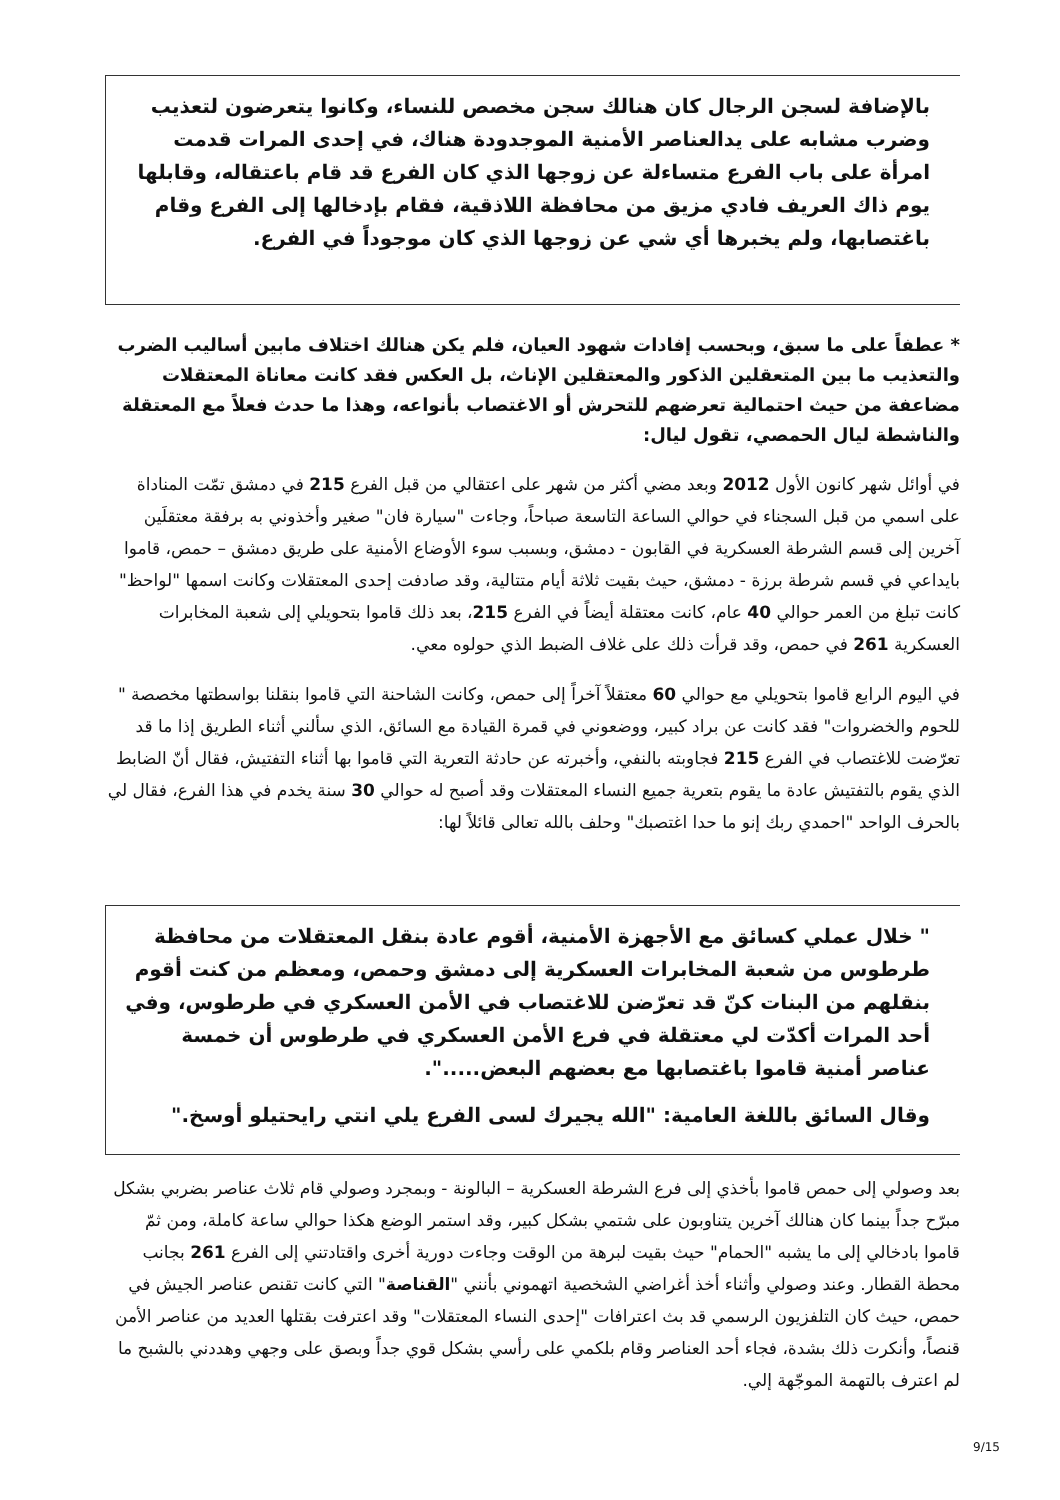بالإضافة لسجن الرجال كان هنالك سجن مخصص للنساء، وكانوا يتعرضون لتعذيب وضرب مشابه على يدالعناصر الأمنية الموجدودة هناك، في إحدى المرات قدمت امرأة على باب الفرع متساءلة عن زوجها الذي كان الفرع قد قام باعتقاله، وقابلها يوم ذاك العريف فادي مزيق من محافظة اللاذقية، فقام بإدخالها إلى الفرع وقام باغتصابها، ولم يخبرها أي شي عن زوجها الذي كان موجوداً في الفرع.
* عطفاً على ما سبق، وبحسب إفادات شهود العيان، فلم يكن هنالك اختلاف مابين أساليب الضرب والتعذيب ما بين المتعقلين الذكور والمعتقلين الإناث، بل العكس فقد كانت معاناة المعتقلات مضاعفة من حيث احتمالية تعرضهم للتحرش أو الاغتصاب بأنواعه، وهذا ما حدث فعلاً مع المعتقلة والناشطة ليال الحمصي، تقول ليال:
في أوائل شهر كانون الأول 2012 وبعد مضي أكثر من شهر على اعتقالي من قبل الفرع 215 في دمشق تمّت المناداة على اسمي من قبل السجناء في حوالي الساعة التاسعة صباحاً، وجاءت "سيارة فان" صغير وأخذوني به برفقة معتقلَين آخرين إلى قسم الشرطة العسكرية في القابون - دمشق، وبسبب سوء الأوضاع الأمنية على طريق دمشق – حمص، قاموا بايداعي في قسم شرطة برزة - دمشق، حيث بقيت ثلاثة أيام متتالية، وقد صادفت إحدى المعتقلات وكانت اسمها "لواحظ" كانت تبلغ من العمر حوالي 40 عام، كانت معتقلة أيضاً في الفرع 215، بعد ذلك قاموا بتحويلي إلى شعبة المخابرات العسكرية 261 في حمص، وقد قرأت ذلك على غلاف الضبط الذي حولوه معي.
في اليوم الرابع قاموا بتحويلي مع حوالي 60 معتقلاً آخراً إلى حمص، وكانت الشاحنة التي قاموا بنقلنا بواسطتها مخصصة " للحوم والخضروات" فقد كانت عن براد كبير، ووضعوني في قمرة القيادة مع السائق، الذي سألني أثناء الطريق إذا ما قد تعرّضت للاغتصاب في الفرع 215 فجاوبته بالنفي، وأخبرته عن حادثة التعرية التي قاموا بها أثناء التفتيش، فقال أنّ الضابط الذي يقوم بالتفتيش عادة ما يقوم بتعرية جميع النساء المعتقلات وقد أصبح له حوالي 30 سنة يخدم في هذا الفرع، فقال لي بالحرف الواحد "احمدي ربك إنو ما حدا اغتصبك" وحلف بالله تعالى قائلاً لها:
" خلال عملي كسائق مع الأجهزة الأمنية، أقوم عادة بنقل المعتقلات من محافظة طرطوس من شعبة المخابرات العسكرية إلى دمشق وحمص، ومعظم من كنت أقوم بنقلهم من البنات كنّ قد تعرّضن للاغتصاب في الأمن العسكري في طرطوس، وفي أحد المرات أكدّت لي معتقلة في فرع الأمن العسكري في طرطوس أن خمسة عناصر أمنية قاموا باغتصابها مع بعضهم البعض.....".
وقال السائق باللغة العامية: "الله يجيرك لسى الفرع يلي انتي رايحتيلو أوسخ."
بعد وصولي إلى حمص قاموا بأخذي إلى فرع الشرطة العسكرية – البالونة - وبمجرد وصولي قام ثلاث عناصر بضربي بشكل مبرّح جداً بينما كان هنالك آخرين يتناوبون على شتمي بشكل كبير، وقد استمر الوضع هكذا حوالي ساعة كاملة، ومن ثمّ قاموا بادخالي إلى ما يشبه "الحمام" حيث بقيت لبرهة من الوقت وجاءت دورية أخرى واقتادتني إلى الفرع 261 بجانب محطة القطار. وعند وصولي وأثناء أخذ أغراضي الشخصية اتهموني بأنني "القناصة" التي كانت تقنص عناصر الجيش في حمص، حيث كان التلفزيون الرسمي قد بث اعترافات "إحدى النساء المعتقلات" وقد اعترفت بقتلها العديد من عناصر الأمن قنصاً، وأنكرت ذلك بشدة، فجاء أحد العناصر وقام بلكمي على رأسي بشكل قوي جداً وبصق على وجهي وهددني بالشبح ما لم اعترف بالتهمة الموجّهة إلي.
9/15